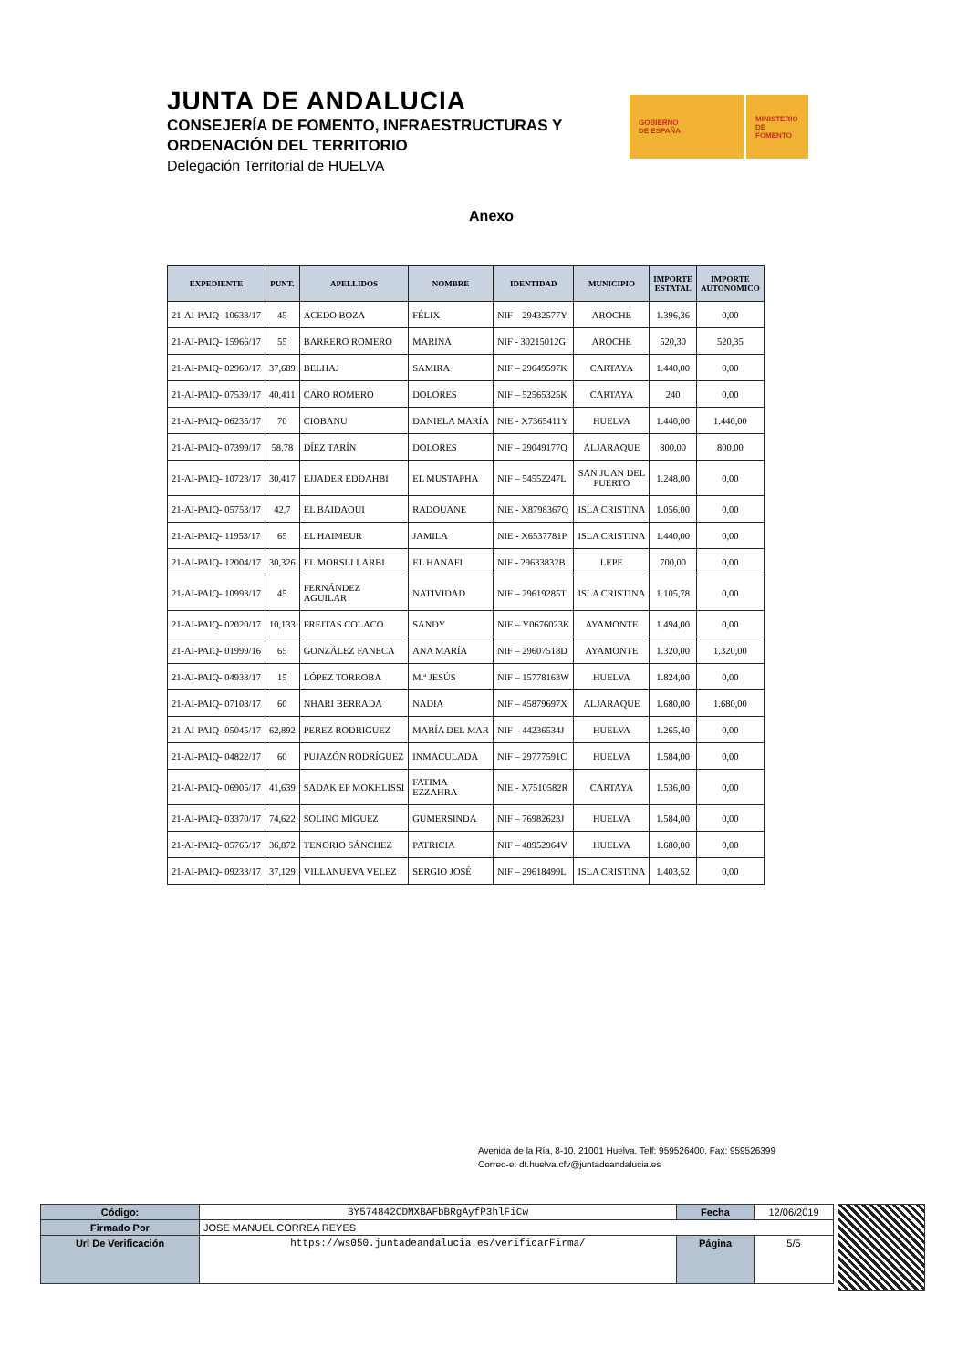JUNTA DE ANDALUCIA
CONSEJERÍA DE FOMENTO, INFRAESTRUCTURAS Y
ORDENACIÓN DEL TERRITORIO
Delegación Territorial de HUELVA
GOBIERNO
DE ESPAÑA
MINISTERIO
DE FOMENTO
Anexo
| EXPEDIENTE | PUNT. | APELLIDOS | NOMBRE | IDENTIDAD | MUNICIPIO | IMPORTE ESTATAL | IMPORTE AUTONÓMICO |
| --- | --- | --- | --- | --- | --- | --- | --- |
| 21-AI-PAIQ- 10633/17 | 45 | ACEDO BOZA | FÉLIX | NIF – 29432577Y | AROCHE | 1.396,36 | 0,00 |
| 21-AI-PAIQ- 15966/17 | 55 | BARRERO ROMERO | MARINA | NIF - 30215012G | AROCHE | 520,30 | 520,35 |
| 21-AI-PAIQ- 02960/17 | 37,689 | BELHAJ | SAMIRA | NIF – 29649597K | CARTAYA | 1.440,00 | 0,00 |
| 21-AI-PAIQ- 07539/17 | 40,411 | CARO ROMERO | DOLORES | NIF – 52565325K | CARTAYA | 240 | 0,00 |
| 21-AI-PAIQ- 06235/17 | 70 | CIOBANU | DANIELA MARÍA | NIE - X7365411Y | HUELVA | 1.440,00 | 1.440,00 |
| 21-AI-PAIQ- 07399/17 | 58,78 | DÍEZ TARÍN | DOLORES | NIF – 29049177Q | ALJARAQUE | 800,00 | 800,00 |
| 21-AI-PAIQ- 10723/17 | 30,417 | EJJADER EDDAHBI | EL MUSTAPHA | NIF – 54552247L | SAN JUAN DEL PUERTO | 1.248,00 | 0,00 |
| 21-AI-PAIQ- 05753/17 | 42,7 | EL BAIDAOUI | RADOUANE | NIE - X8798367Q | ISLA CRISTINA | 1.056,00 | 0,00 |
| 21-AI-PAIQ- 11953/17 | 65 | EL HAIMEUR | JAMILA | NIE - X6537781P | ISLA CRISTINA | 1.440,00 | 0,00 |
| 21-AI-PAIQ- 12004/17 | 30,326 | EL MORSLI LARBI | EL HANAFI | NIF - 29633832B | LEPE | 700,00 | 0,00 |
| 21-AI-PAIQ- 10993/17 | 45 | FERNÁNDEZ AGUILAR | NATIVIDAD | NIF – 29619285T | ISLA CRISTINA | 1.105,78 | 0,00 |
| 21-AI-PAIQ- 02020/17 | 10,133 | FREITAS COLACO | SANDY | NIE – Y0676023K | AYAMONTE | 1.494,00 | 0,00 |
| 21-AI-PAIQ- 01999/16 | 65 | GONZÁLEZ FANECA | ANA MARÍA | NIF – 29607518D | AYAMONTE | 1.320,00 | 1.320,00 |
| 21-AI-PAIQ- 04933/17 | 15 | LÓPEZ TORROBA | M.ª JESÚS | NIF – 15778163W | HUELVA | 1.824,00 | 0,00 |
| 21-AI-PAIQ- 07108/17 | 60 | NHARI BERRADA | NADIA | NIF – 45879697X | ALJARAQUE | 1.680,00 | 1.680,00 |
| 21-AI-PAIQ- 05045/17 | 62,892 | PEREZ RODRIGUEZ | MARÍA DEL MAR | NIF – 44236534J | HUELVA | 1.265,40 | 0,00 |
| 21-AI-PAIQ- 04822/17 | 60 | PUJAZÓN RODRÍGUEZ | INMACULADA | NIF – 29777591C | HUELVA | 1.584,00 | 0,00 |
| 21-AI-PAIQ- 06905/17 | 41,639 | SADAK EP MOKHLISSI | FATIMA EZZAHRA | NIE - X7510582R | CARTAYA | 1.536,00 | 0,00 |
| 21-AI-PAIQ- 03370/17 | 74,622 | SOLINO MÍGUEZ | GUMERSINDA | NIF – 76982623J | HUELVA | 1.584,00 | 0,00 |
| 21-AI-PAIQ- 05765/17 | 36,872 | TENORIO SÁNCHEZ | PATRICIA | NIF – 48952964V | HUELVA | 1.680,00 | 0,00 |
| 21-AI-PAIQ- 09233/17 | 37,129 | VILLANUEVA VELEZ | SERGIO JOSÉ | NIF – 29618499L | ISLA CRISTINA | 1.403,52 | 0,00 |
Avenida de la Ría, 8-10. 21001 Huelva. Telf: 959526400. Fax: 959526399
Correo-e: dt.huelva.cfv@juntadeandalucia.es
| Código: | BY574842CDMXBAFbBRgAyfP3hlFiCw | Fecha | 12/06/2019 |
| Firmado Por | JOSE MANUEL CORREA REYES | | |
| Url De Verificación | https://ws050.juntadeandalucia.es/verificarFirma/ | Página | 5/5 |